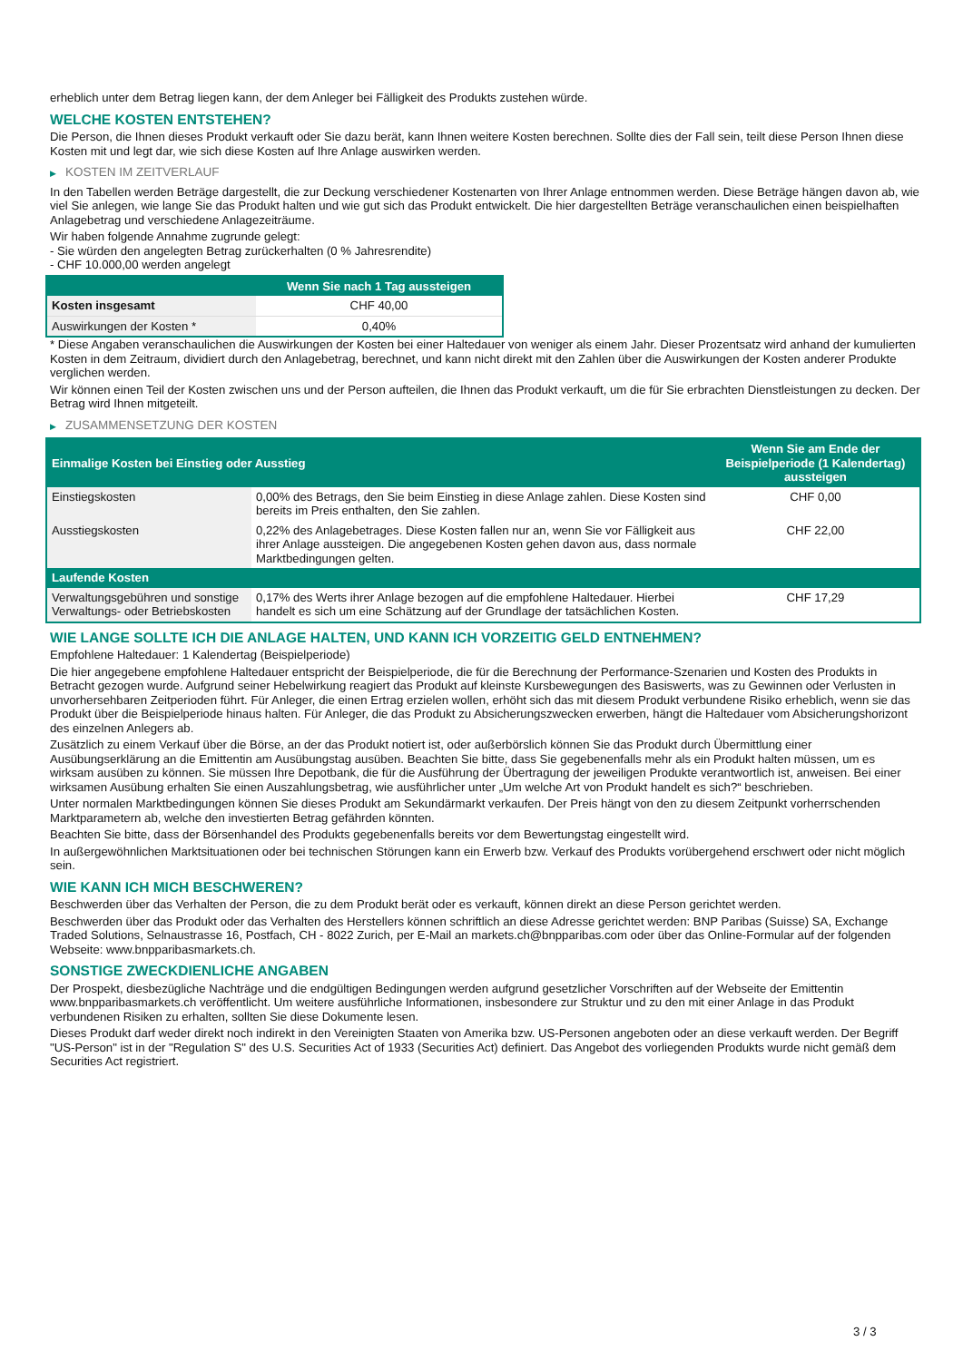erheblich unter dem Betrag liegen kann, der dem Anleger bei Fälligkeit des Produkts zustehen würde.
WELCHE KOSTEN ENTSTEHEN?
Die Person, die Ihnen dieses Produkt verkauft oder Sie dazu berät, kann Ihnen weitere Kosten berechnen. Sollte dies der Fall sein, teilt diese Person Ihnen diese Kosten mit und legt dar, wie sich diese Kosten auf Ihre Anlage auswirken werden.
▶ KOSTEN IM ZEITVERLAUF
In den Tabellen werden Beträge dargestellt, die zur Deckung verschiedener Kostenarten von Ihrer Anlage entnommen werden. Diese Beträge hängen davon ab, wie viel Sie anlegen, wie lange Sie das Produkt halten und wie gut sich das Produkt entwickelt. Die hier dargestellten Beträge veranschaulichen einen beispielhaften Anlagebetrag und verschiedene Anlagezeiträume.
Wir haben folgende Annahme zugrunde gelegt:
- Sie würden den angelegten Betrag zurückerhalten (0 % Jahresrendite)
- CHF 10.000,00 werden angelegt
| | Wenn Sie nach 1 Tag aussteigen |
| --- | --- |
| Kosten insgesamt | CHF 40,00 |
| Auswirkungen der Kosten * | 0,40% |
* Diese Angaben veranschaulichen die Auswirkungen der Kosten bei einer Haltedauer von weniger als einem Jahr. Dieser Prozentsatz wird anhand der kumulierten Kosten in dem Zeitraum, dividiert durch den Anlagebetrag, berechnet, und kann nicht direkt mit den Zahlen über die Auswirkungen der Kosten anderer Produkte verglichen werden.
Wir können einen Teil der Kosten zwischen uns und der Person aufteilen, die Ihnen das Produkt verkauft, um die für Sie erbrachten Dienstleistungen zu decken. Der Betrag wird Ihnen mitgeteilt.
▶ ZUSAMMENSETZUNG DER KOSTEN
| Einmalige Kosten bei Einstieg oder Ausstieg | | Wenn Sie am Ende der Beispielperiode (1 Kalendertag) aussteigen |
| --- | --- | --- |
| Einstiegskosten | 0,00% des Betrags, den Sie beim Einstieg in diese Anlage zahlen. Diese Kosten sind bereits im Preis enthalten, den Sie zahlen. | CHF 0,00 |
| Ausstiegskosten | 0,22% des Anlagebetrages. Diese Kosten fallen nur an, wenn Sie vor Fälligkeit aus ihrer Anlage aussteigen. Die angegebenen Kosten gehen davon aus, dass normale Marktbedingungen gelten. | CHF 22,00 |
| Laufende Kosten | | |
| Verwaltungsgebühren und sonstige Verwaltungs- oder Betriebskosten | 0,17% des Werts ihrer Anlage bezogen auf die empfohlene Haltedauer. Hierbei handelt es sich um eine Schätzung auf der Grundlage der tatsächlichen Kosten. | CHF 17,29 |
WIE LANGE SOLLTE ICH DIE ANLAGE HALTEN, UND KANN ICH VORZEITIG GELD ENTNEHMEN?
Empfohlene Haltedauer: 1 Kalendertag (Beispielperiode)
Die hier angegebene empfohlene Haltedauer entspricht der Beispielperiode, die für die Berechnung der Performance-Szenarien und Kosten des Produkts in Betracht gezogen wurde. Aufgrund seiner Hebelwirkung reagiert das Produkt auf kleinste Kursbewegungen des Basiswerts, was zu Gewinnen oder Verlusten in unvorhersehbaren Zeitperioden führt. Für Anleger, die einen Ertrag erzielen wollen, erhöht sich das mit diesem Produkt verbundene Risiko erheblich, wenn sie das Produkt über die Beispielperiode hinaus halten. Für Anleger, die das Produkt zu Absicherungszwecken erwerben, hängt die Haltedauer vom Absicherungshorizont des einzelnen Anlegers ab.
Zusätzlich zu einem Verkauf über die Börse, an der das Produkt notiert ist, oder außerbörslich können Sie das Produkt durch Übermittlung einer Ausübungserklärung an die Emittentin am Ausübungstag ausüben. Beachten Sie bitte, dass Sie gegebenenfalls mehr als ein Produkt halten müssen, um es wirksam ausüben zu können. Sie müssen Ihre Depotbank, die für die Ausführung der Übertragung der jeweiligen Produkte verantwortlich ist, anweisen. Bei einer wirksamen Ausübung erhalten Sie einen Auszahlungsbetrag, wie ausführlicher unter „Um welche Art von Produkt handelt es sich?“ beschrieben.
Unter normalen Marktbedingungen können Sie dieses Produkt am Sekundärmarkt verkaufen. Der Preis hängt von den zu diesem Zeitpunkt vorherrschenden Marktparametern ab, welche den investierten Betrag gefährden könnten.
Beachten Sie bitte, dass der Börsenhandel des Produkts gegebenenfalls bereits vor dem Bewertungstag eingestellt wird.
In außergewöhnlichen Marktsituationen oder bei technischen Störungen kann ein Erwerb bzw. Verkauf des Produkts vorübergehend erschwert oder nicht möglich sein.
WIE KANN ICH MICH BESCHWEREN?
Beschwerden über das Verhalten der Person, die zu dem Produkt berät oder es verkauft, können direkt an diese Person gerichtet werden.
Beschwerden über das Produkt oder das Verhalten des Herstellers können schriftlich an diese Adresse gerichtet werden: BNP Paribas (Suisse) SA, Exchange Traded Solutions, Selnaustrasse 16, Postfach, CH - 8022 Zurich, per E-Mail an markets.ch@bnpparibas.com oder über das Online-Formular auf der folgenden Webseite: www.bnpparibasmarkets.ch.
SONSTIGE ZWECKDIENLICHE ANGABEN
Der Prospekt, diesbezügliche Nachträge und die endgültigen Bedingungen werden aufgrund gesetzlicher Vorschriften auf der Webseite der Emittentin www.bnpparibasmarkets.ch veröffentlicht. Um weitere ausführliche Informationen, insbesondere zur Struktur und zu den mit einer Anlage in das Produkt verbundenen Risiken zu erhalten, sollten Sie diese Dokumente lesen.
Dieses Produkt darf weder direkt noch indirekt in den Vereinigten Staaten von Amerika bzw. US-Personen angeboten oder an diese verkauft werden. Der Begriff "US-Person" ist in der "Regulation S" des U.S. Securities Act of 1933 (Securities Act) definiert. Das Angebot des vorliegenden Produkts wurde nicht gemäß dem Securities Act registriert.
3 / 3